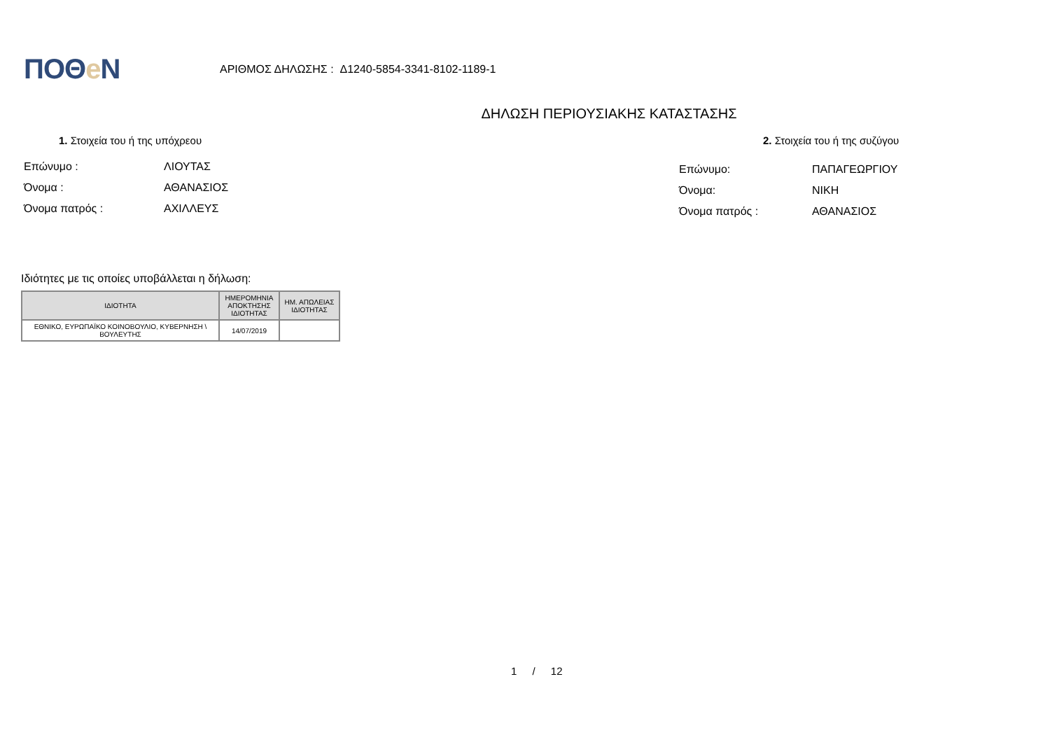ΠΟΘe Ν
ΑΡΙΘΜΟΣ ΔΗΛΩΣΗΣ : Δ1240-5854-3341-8102-1189-1
ΔΗΛΩΣΗ ΠΕΡΙΟΥΣΙΑΚΗΣ ΚΑΤΑΣΤΑΣΗΣ
1. Στοιχεία του ή της υπόχρεου
Επώνυμο :
ΛΙΟΥΤΑΣ
Όνομα :
ΑΘΑΝΑΣΙΟΣ
Όνομα πατρός :
ΑΧΙΛΛΕΥΣ
2. Στοιχεία του ή της συζύγου
Επώνυμο:
ΠΑΠΑΓΕΩΡΓΙΟΥ
Όνομα:
ΝΙΚΗ
Όνομα πατρός :
ΑΘΑΝΑΣΙΟΣ
Ιδιότητες με τις οποίες υποβάλλεται η δήλωση:
| ΙΔΙΟΤΗΤΑ | ΗΜΕΡΟΜΗΝΙΑ ΑΠΟΚΤΗΣΗΣ ΙΔΙΟΤΗΤΑΣ | ΗΜ. ΑΠΩΛΕΙΑΣ ΙΔΙΟΤΗΤΑΣ |
| --- | --- | --- |
| ΕΘΝΙΚΟ, ΕΥΡΩΠΑΪΚΟ ΚΟΙΝΟΒΟΥΛΙΟ, ΚΥΒΕΡΝΗΣΗ \ ΒΟΥΛΕΥΤΗΣ | 14/07/2019 | |
1 / 12